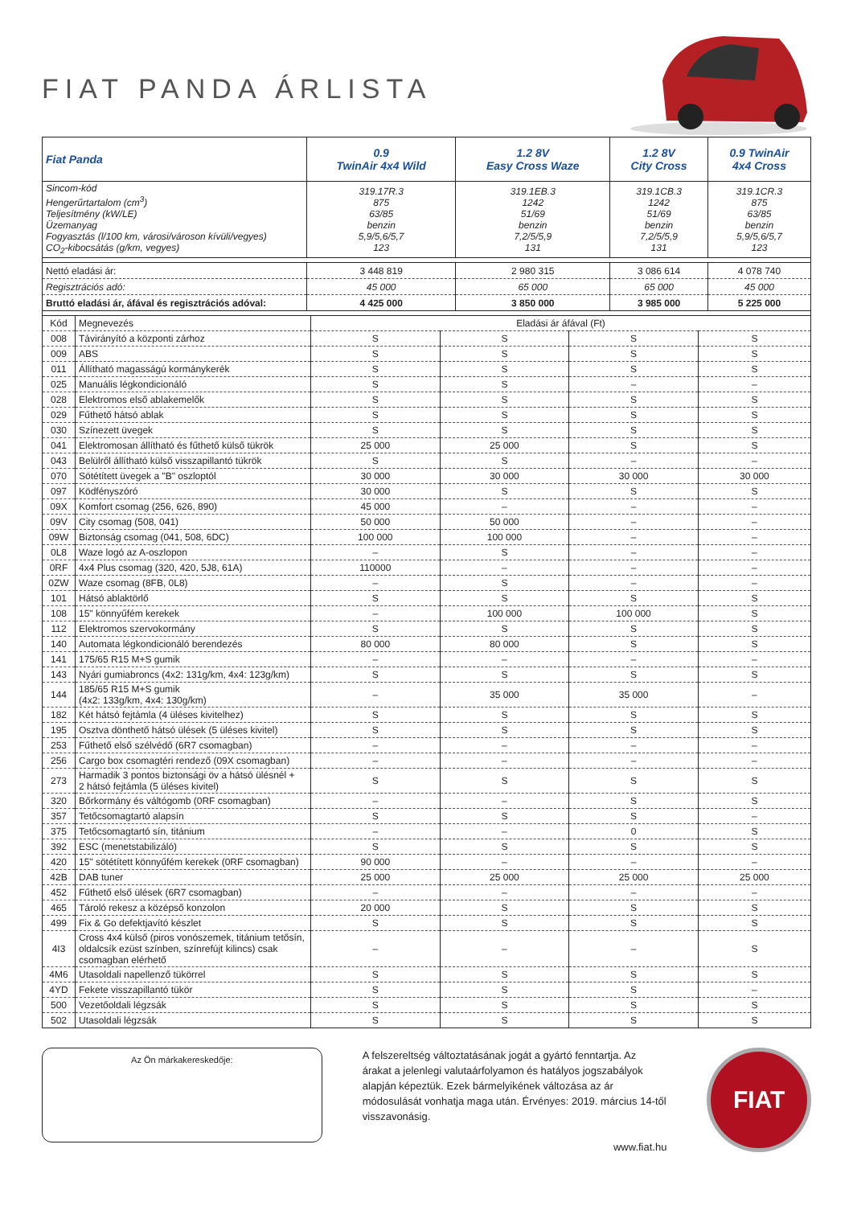FIAT PANDA ÁRLISTA
| Fiat Panda | 0.9 TwinAir 4x4 Wild | 1.2 8V Easy Cross Waze | 1.2 8V City Cross | 0.9 TwinAir 4x4 Cross |
| --- | --- | --- | --- | --- |
| Sincom-kód Hengerűrtartalom (cm<sup>3</sup>) Teljesítmény (kW/LE) Üzemanyag Fogyasztás (l/100 km, városi/városon kívüli/vegyes) CO<sub>2</sub>-kibocsátás (g/km, vegyes) | 319.17R.3 875 63/85 benzin 5,9/5,6/5,7 123 | 319.1EB.3 1242 51/69 benzin 7,2/5/5,9 131 | 319.1CB.3 1242 51/69 benzin 7,2/5/5,9 131 | 319.1CR.3 875 63/85 benzin 5,9/5,6/5,7 123 |
| Nettó eladási ár: | 3 448 819 | 2 980 315 | 3 086 614 | 4 078 740 |
| Regisztrációs adó: | 45 000 | 65 000 | 65 000 | 45 000 |
| Bruttó eladási ár, áfával és regisztrációs adóval: | 4 425 000 | 3 850 000 | 3 985 000 | 5 225 000 |
| Kód | Megnevezés | Eladási ár áfával (Ft) | | | |
| 008 | Távirányító a központi zárhoz | S | S | S | S |
| 009 | ABS | S | S | S | S |
| 011 | Állítható magasságú kormánykerék | S | S | S | S |
| 025 | Manuális légkondicionáló | S | S | – | – |
| 028 | Elektromos első ablakemelők | S | S | S | S |
| 029 | Fűthető hátsó ablak | S | S | S | S |
| 030 | Színezett üvegek | S | S | S | S |
| 041 | Elektromosan állítható és fűthető külső tükrök | 25 000 | 25 000 | S | S |
| 043 | Belülről állítható külső visszapillantó tükrök | S | S | – | – |
| 070 | Sötétített üvegek a "B" oszloptól | 30 000 | 30 000 | 30 000 | 30 000 |
| 097 | Ködfényszóró | 30 000 | S | S | S |
| 09X | Komfort csomag (256, 626, 890) | 45 000 | – | – | – |
| 09V | City csomag (508, 041) | 50 000 | 50 000 | – | – |
| 09W | Biztonság csomag (041, 508, 6DC) | 100 000 | 100 000 | – | – |
| 0L8 | Waze logó az A-oszlopon | – | S | – | – |
| 0RF | 4x4 Plus csomag (320, 420, 5J8, 61A) | 110000 | – | – | – |
| 0ZW | Waze csomag (8FB, 0L8) | – | S | – | – |
| 101 | Hátsó ablaktörlő | S | S | S | S |
| 108 | 15" könnyűfém kerekek | – | 100 000 | 100 000 | S |
| 112 | Elektromos szervokormány | S | S | S | S |
| 140 | Automata légkondicionáló berendezés | 80 000 | 80 000 | S | S |
| 141 | 175/65 R15 M+S gumik | – | – | – | – |
| 143 | Nyári gumiabroncs (4x2: 131g/km, 4x4: 123g/km) | S | S | S | S |
| 144 | 185/65 R15 M+S gumik (4x2: 133g/km, 4x4: 130g/km) | – | 35 000 | 35 000 | – |
| 182 | Két hátsó fejtámla (4 üléses kivitelhez) | S | S | S | S |
| 195 | Osztva dönthető hátsó ülések (5 üléses kivitel) | S | S | S | S |
| 253 | Fűthető első szélvédő (6R7 csomagban) | – | – | – | – |
| 256 | Cargo box csomagtéri rendező (09X csomagban) | – | – | – | – |
| 273 | Harmadik 3 pontos biztonsági öv a hátsó ülésnél + 2 hátsó fejtámla (5 üléses kivitel) | S | S | S | S |
| 320 | Bőrkormány és váltógomb (0RF csomagban) | – | – | S | S |
| 357 | Tetőcsomagtartó alapsín | S | S | S | – |
| 375 | Tetőcsomagtartó sín, titánium | – | – | 0 | S |
| 392 | ESC (menetstabilizáló) | S | S | S | S |
| 420 | 15" sötétített könnyűfém kerekek (0RF csomagban) | 90 000 | – | – | – |
| 42B | DAB tuner | 25 000 | 25 000 | 25 000 | 25 000 |
| 452 | Fűthető első ülések (6R7 csomagban) | – | – | – | – |
| 465 | Tároló rekesz a középső konzolon | 20 000 | S | S | S |
| 499 | Fix & Go defektjavító készlet | S | S | S | S |
| 4I3 | Cross 4x4 külső (piros vonószemek, titánium tetősín, oldalcsík ezüst színben, színrefújt kilincs) csak csomagban elérhető | – | – | – | S |
| 4M6 | Utasoldali napellenző tükörrel | S | S | S | S |
| 4YD | Fekete visszapillantó tükör | S | S | S | – |
| 500 | Vezetőoldali légzsák | S | S | S | S |
| 502 | Utasoldali légzsák | S | S | S | S |
Az Ön márkakereskedője:
A felszereltség változtatásának jogát a gyártó fenntartja. Az árakat a jelenlegi valutaárfolyamon és hatályos jogszabályok alapján képeztük. Ezek bármelyikének változása az ár módosulását vonhatja maga után. Érvényes: 2019. március 14-től visszavonásig.
www.fiat.hu
FIAT